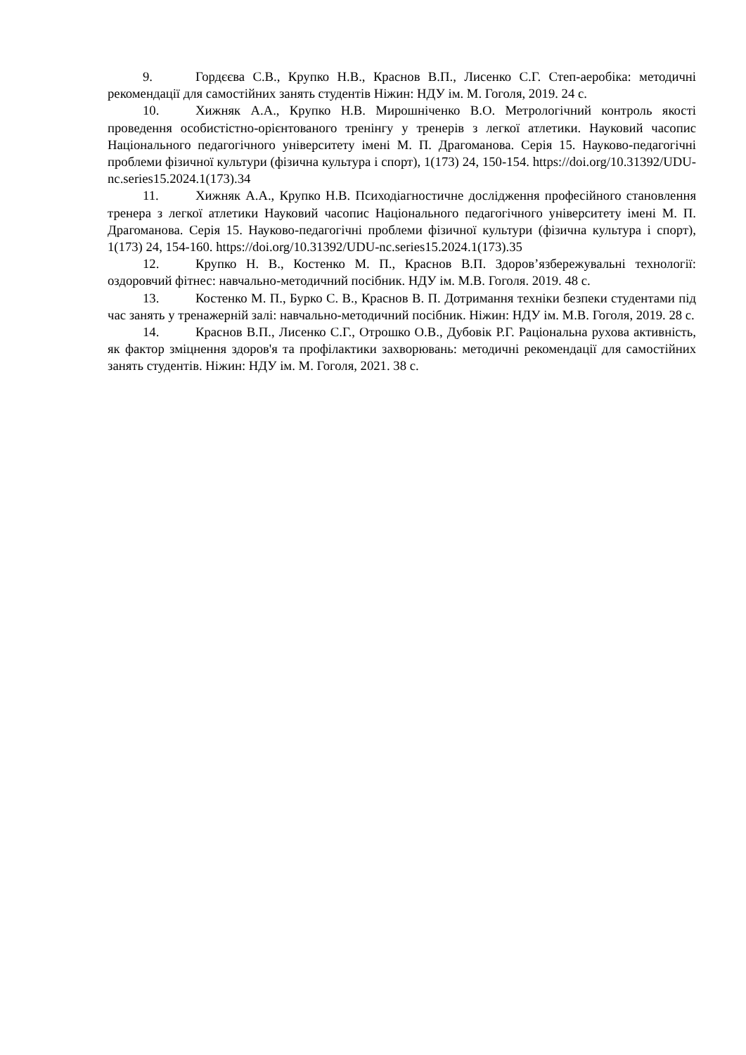9. Гордєєва С.В., Крупко Н.В., Краснов В.П., Лисенко С.Г. Степ-аеробіка: методичні рекомендації для самостійних занять студентів Ніжин: НДУ ім. М. Гоголя, 2019. 24 с.
10. Хижняк А.А., Крупко Н.В. Мирошніченко В.О. Метрологічний контроль якості проведення особистістно-орієнтованого тренінгу у тренерів з легкої атлетики. Науковий часопис Національного педагогічного університету імені М. П. Драгоманова. Серія 15. Науково-педагогічні проблеми фізичної культури (фізична культура і спорт), 1(173) 24, 150-154. https://doi.org/10.31392/UDU-nc.series15.2024.1(173).34
11. Хижняк А.А., Крупко Н.В. Психодіагностичне дослідження професійного становлення тренера з легкої атлетики Науковий часопис Національного педагогічного університету імені М. П. Драгоманова. Серія 15. Науково-педагогічні проблеми фізичної культури (фізична культура і спорт), 1(173) 24, 154-160. https://doi.org/10.31392/UDU-nc.series15.2024.1(173).35
12. Крупко Н. В., Костенко М. П., Краснов В.П. Здоров’язбережувальні технології: оздоровчий фітнес: навчально-методичний посібник. НДУ ім. М.В. Гоголя. 2019. 48 с.
13. Костенко М. П., Бурко С. В., Краснов В. П. Дотримання техніки безпеки студентами під час занять у тренажерній залі: навчально-методичний посібник. Ніжин: НДУ ім. М.В. Гоголя, 2019. 28 с.
14. Краснов В.П., Лисенко С.Г., Отрошко О.В., Дубовік Р.Г. Раціональна рухова активність, як фактор зміцнення здоров'я та профілактики захворювань: методичні рекомендації для самостійних занять студентів. Ніжин: НДУ ім. М. Гоголя, 2021. 38 с.